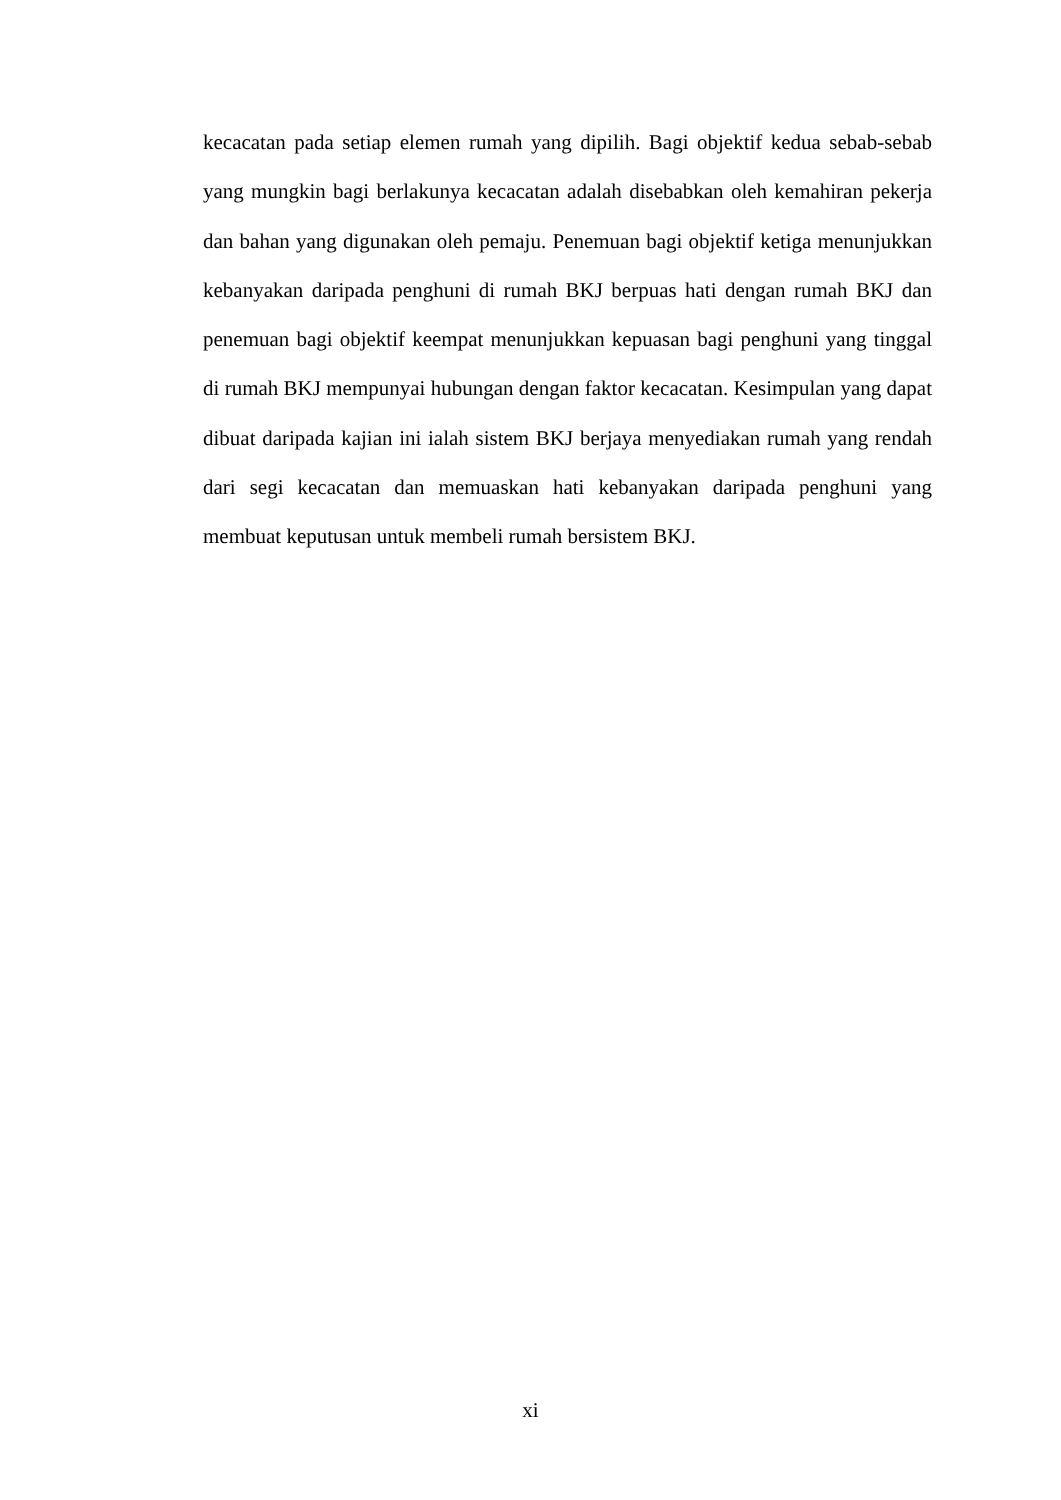kecacatan pada setiap elemen rumah yang dipilih. Bagi objektif kedua sebab-sebab yang mungkin bagi berlakunya kecacatan adalah disebabkan oleh kemahiran pekerja dan bahan yang digunakan oleh pemaju. Penemuan bagi objektif ketiga menunjukkan kebanyakan daripada penghuni di rumah BKJ berpuas hati dengan rumah BKJ dan penemuan bagi objektif keempat menunjukkan kepuasan bagi penghuni yang tinggal di rumah BKJ mempunyai hubungan dengan faktor kecacatan. Kesimpulan yang dapat dibuat daripada kajian ini ialah sistem BKJ berjaya menyediakan rumah yang rendah dari segi kecacatan dan memuaskan hati kebanyakan daripada penghuni yang membuat keputusan untuk membeli rumah bersistem BKJ.
xi